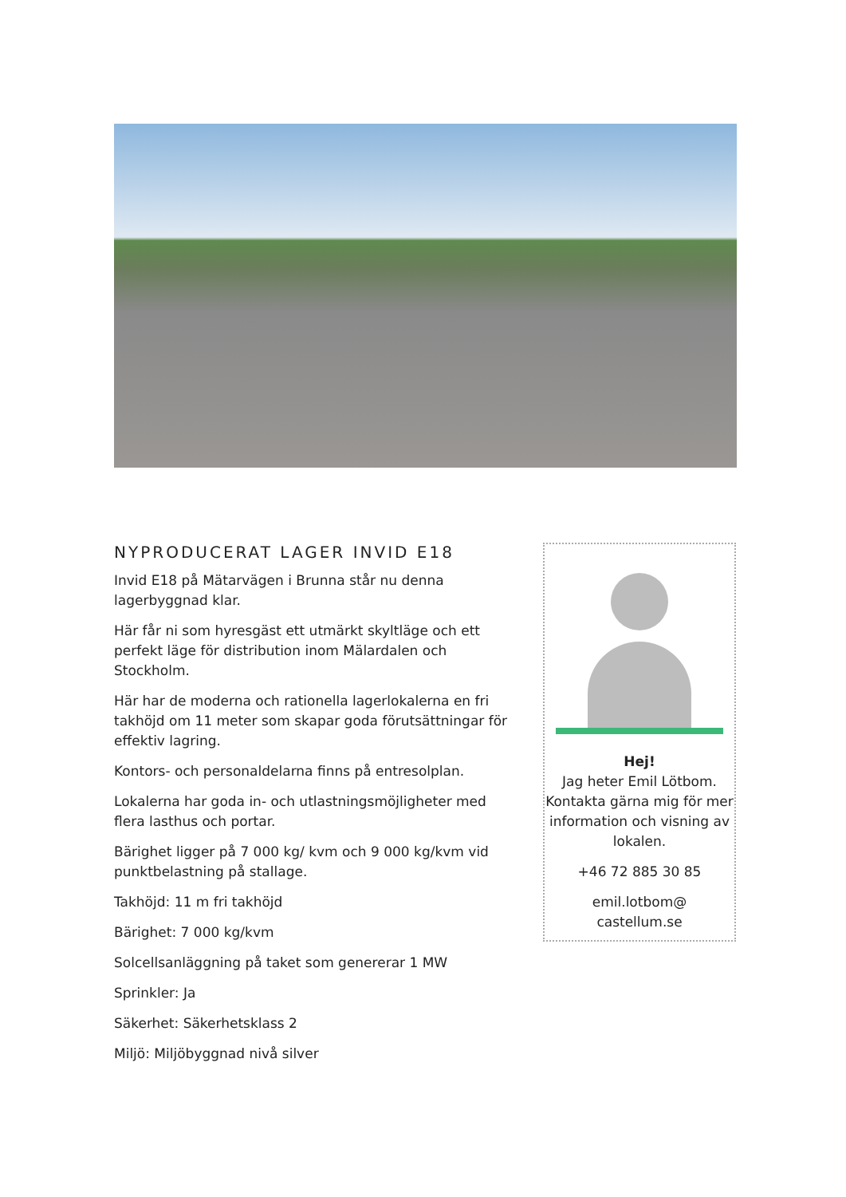NYPRODUCERAT LAGER INVID E18
Invid E18 på Mätarvägen i Brunna står nu denna lagerbyggnad klar.
Här får ni som hyresgäst ett utmärkt skyltläge och ett perfekt läge för distribution inom Mälardalen och Stockholm.
Här har de moderna och rationella lagerlokalerna en fri takhöjd om 11 meter som skapar goda förutsättningar för effektiv lagring.
Kontors- och personaldelarna finns på entresolplan.
Lokalerna har goda in- och utlastningsmöjligheter med flera lasthus och portar.
Bärighet ligger på 7 000 kg/ kvm och 9 000 kg/kvm vid punktbelastning på stallage.
Takhöjd: 11 m fri takhöjd
Bärighet: 7 000 kg/kvm
Solcellsanläggning på taket som genererar 1 MW
Sprinkler: Ja
Säkerhet: Säkerhetsklass 2
Miljö: Miljöbyggnad nivå silver
Hej!
Jag heter Emil Lötbom. Kontakta gärna mig för mer information och visning av lokalen.
+46 72 885 30 85
emil.lotbom@
castellum.se